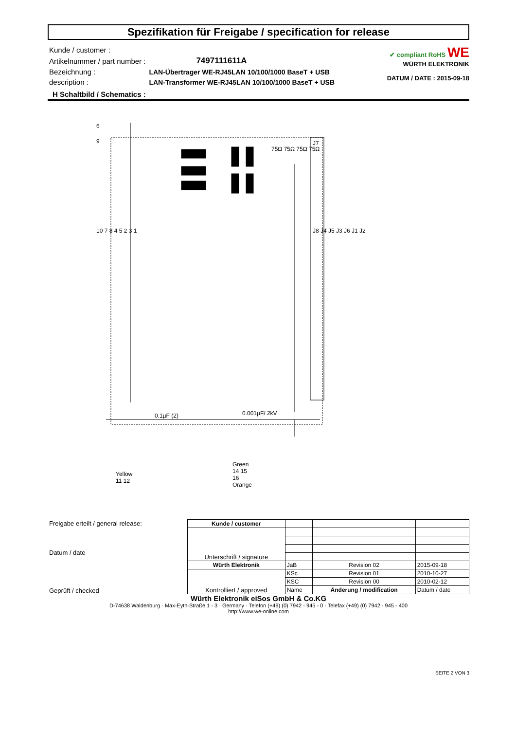Spezifikation für Freigabe / specification for release
| Kunde / customer : | |
| Artikelnummer / part number : | 7497111611A |
| Bezeichnung : | LAN-Übertrager WE-RJ45LAN 10/100/1000 BaseT + USB |
| description : | LAN-Transformer WE-RJ45LAN 10/100/1000 BaseT + USB |
✔ compliant RoHS WE
WÜRTH ELEKTRONIK
DATUM / DATE : 2015-09-18
H Schaltbild / Schematics :
6
9
J7
75Ω 75Ω 75Ω 75Ω
10 7 8 4 5 2 3 1 J8 J4 J5 J3 J6 J1 J2
0.1µF (2) 0.001µF/ 2kV
Yellow
11 12
Green
14 15
16
Orange
| Freigabe erteilt / general release: Datum / date | Kunde / customer | | | |
| | Unterschrift / signature | | | |
| Geprüft / checked | Würth Elektronik | JaB | Revision 02 | 2015-09-18 |
| | Kontrolliert / approved | KSc | Revision 01 | 2010-10-27 |
| | | KSC | Revision 00 | 2010-02-12 |
| | | Name | Änderung / modification | Datum / date |
Würth Elektronik eiSos GmbH & Co.KG
D-74638 Waldenburg · Max-Eyth-Straße 1 - 3 · Germany · Telefon (+49) (0) 7942 - 945 - 0 · Telefax (+49) (0) 7942 - 945 - 400
http://www.we-online.com
SEITE 2 VON 3